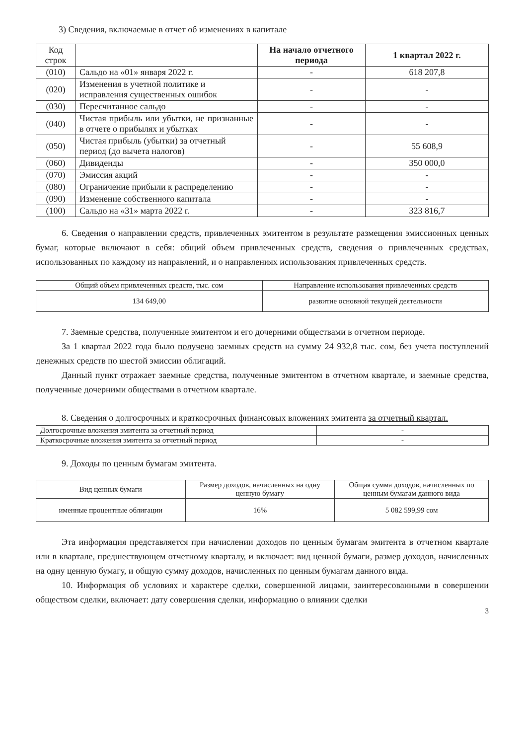3) Сведения, включаемые в отчет об изменениях в капитале
| Код строк | | На начало отчетного периода | 1 квартал 2022 г. |
| (010) | Сальдо на «01» января 2022 г. | - | 618 207,8 |
| (020) | Изменения в учетной политике и исправления существенных ошибок | - | - |
| (030) | Пересчитанное сальдо | - | - |
| (040) | Чистая прибыль или убытки, не признанные в отчете о прибылях и убытках | - | - |
| (050) | Чистая прибыль (убытки) за отчетный период (до вычета налогов) | - | 55 608,9 |
| (060) | Дивиденды | - | 350 000,0 |
| (070) | Эмиссия акций | - | - |
| (080) | Ограничение прибыли к распределению | - | - |
| (090) | Изменение собственного капитала | - | - |
| (100) | Сальдо на «31» марта 2022 г. | - | 323 816,7 |
6. Сведения о направлении средств, привлеченных эмитентом в результате размещения эмиссионных ценных бумаг, которые включают в себя: общий объем привлеченных средств, сведения о привлеченных средствах, использованных по каждому из направлений, и о направлениях использования привлеченных средств.
| Общий объем привлеченных средств, тыс. сом | Направление использования привлеченных средств |
| 134 649,00 | развитие основной текущей деятельности |
7. Заемные средства, полученные эмитентом и его дочерними обществами в отчетном периоде.
За 1 квартал 2022 года было получено заемных средств на сумму 24 932,8 тыс. сом, без учета поступлений денежных средств по шестой эмиссии облигаций.
Данный пункт отражает заемные средства, полученные эмитентом в отчетном квартале, и заемные средства, полученные дочерними обществами в отчетном квартале.
8. Сведения о долгосрочных и краткосрочных финансовых вложениях эмитента за отчетный квартал.
| Долгосрочные вложения эмитента за отчетный период | - |
| Краткосрочные вложения эмитента за отчетный период | - |
9. Доходы по ценным бумагам эмитента.
| Вид ценных бумаги | Размер доходов, начисленных на одну ценную бумагу | Общая сумма доходов, начисленных по ценным бумагам данного вида |
| именные процентные облигации | 16% | 5 082 599,99 сом |
Эта информация представляется при начислении доходов по ценным бумагам эмитента в отчетном квартале или в квартале, предшествующем отчетному кварталу, и включает: вид ценной бумаги, размер доходов, начисленных на одну ценную бумагу, и общую сумму доходов, начисленных по ценным бумагам данного вида.
10. Информация об условиях и характере сделки, совершенной лицами, заинтересованными в совершении обществом сделки, включает: дату совершения сделки, информацию о влиянии сделки
3